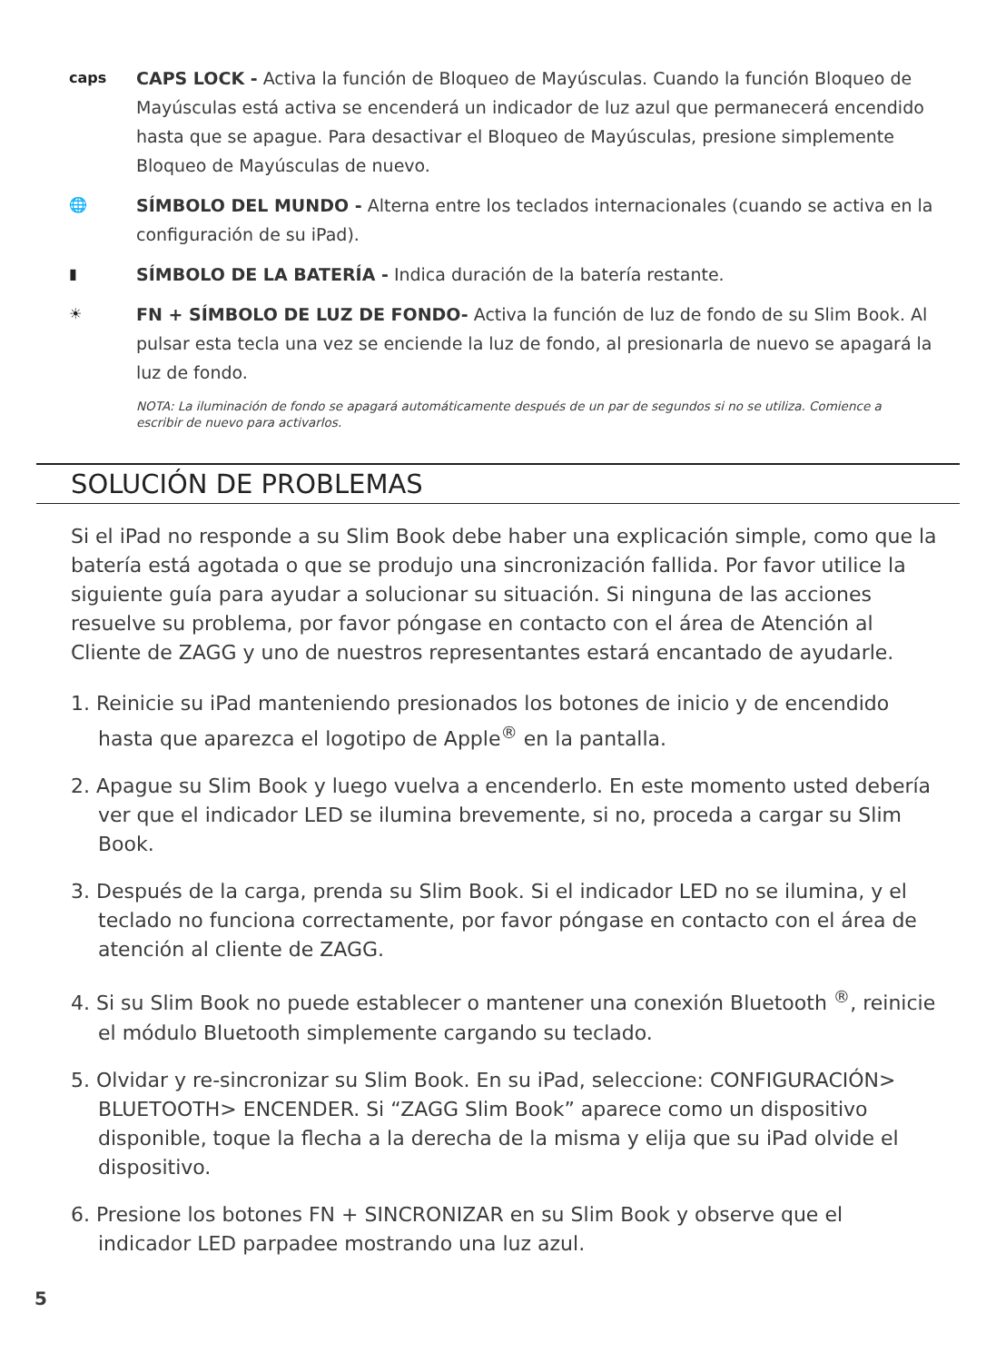caps
CAPS LOCK - Activa la función de Bloqueo de Mayúsculas. Cuando la función Bloqueo de Mayúsculas está activa se encenderá un indicador de luz azul que permanecerá encendido hasta que se apague. Para desactivar el Bloqueo de Mayúsculas, presione simplemente Bloqueo de Mayúsculas de nuevo.
🌐
SÍMBOLO DEL MUNDO - Alterna entre los teclados internacionales (cuando se activa en la configuración de su iPad).
▮
SÍMBOLO DE LA BATERÍA - Indica duración de la batería restante.
☀
FN + SÍMBOLO DE LUZ DE FONDO- Activa la función de luz de fondo de su Slim Book. Al pulsar esta tecla una vez se enciende la luz de fondo, al presionarla de nuevo se apagará la luz de fondo.
NOTA: La iluminación de fondo se apagará automáticamente después de un par de segundos si no se utiliza. Comience a escribir de nuevo para activarlos.
SOLUCIÓN DE PROBLEMAS
Si el iPad no responde a su Slim Book debe haber una explicación simple, como que la batería está agotada o que se produjo una sincronización fallida. Por favor utilice la siguiente guía para ayudar a solucionar su situación. Si ninguna de las acciones resuelve su problema, por favor póngase en contacto con el área de Atención al Cliente de ZAGG y uno de nuestros representantes estará encantado de ayudarle.
1. Reinicie su iPad manteniendo presionados los botones de inicio y de encendido hasta que aparezca el logotipo de Apple<sup>®</sup> en la pantalla.
2. Apague su Slim Book y luego vuelva a encenderlo. En este momento usted debería ver que el indicador LED se ilumina brevemente, si no, proceda a cargar su Slim Book.
3. Después de la carga, prenda su Slim Book. Si el indicador LED no se ilumina, y el teclado no funciona correctamente, por favor póngase en contacto con el área de atención al cliente de ZAGG.
4. Si su Slim Book no puede establecer o mantener una conexión Bluetooth <sup>®</sup>, reinicie el módulo Bluetooth simplemente cargando su teclado.
5. Olvidar y re-sincronizar su Slim Book. En su iPad, seleccione: CONFIGURACIÓN> BLUETOOTH> ENCENDER. Si “ZAGG Slim Book” aparece como un dispositivo disponible, toque la flecha a la derecha de la misma y elija que su iPad olvide el dispositivo.
6. Presione los botones FN + SINCRONIZAR en su Slim Book y observe que el indicador LED parpadee mostrando una luz azul.
5